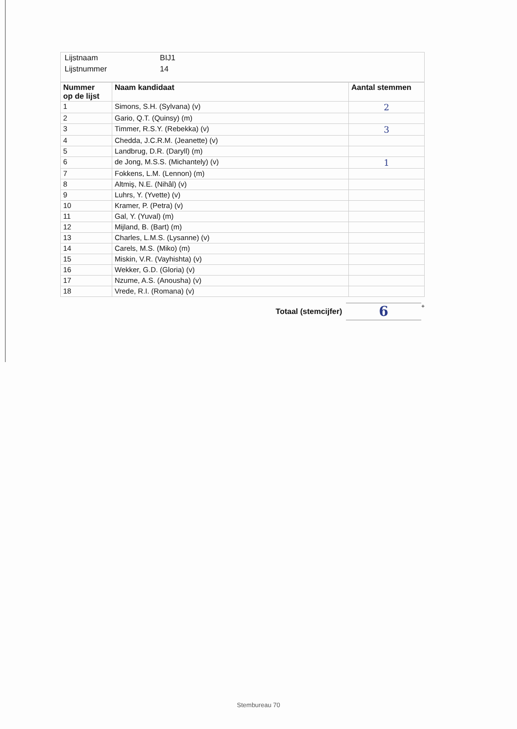| Lijstnaam | BIJ1 |
| Lijstnummer | 14 |
| Nummer op de lijst | Naam kandidaat | Aantal stemmen |
| --- | --- | --- |
| 1 | Simons, S.H. (Sylvana) (v) | 2 |
| 2 | Gario, Q.T. (Quinsy) (m) | |
| 3 | Timmer, R.S.Y. (Rebekka) (v) | 3 |
| 4 | Chedda, J.C.R.M. (Jeanette) (v) | |
| 5 | Landbrug, D.R. (Daryll) (m) | |
| 6 | de Jong, M.S.S. (Michantely) (v) | 1 |
| 7 | Fokkens, L.M. (Lennon) (m) | |
| 8 | Altmiş, N.E. (Nihâl) (v) | |
| 9 | Luhrs, Y. (Yvette) (v) | |
| 10 | Kramer, P. (Petra) (v) | |
| 11 | Gal, Y. (Yuval) (m) | |
| 12 | Mijland, B. (Bart) (m) | |
| 13 | Charles, L.M.S. (Lysanne) (v) | |
| 14 | Carels, M.S. (Miko) (m) | |
| 15 | Miskin, V.R. (Vayhishta) (v) | |
| 16 | Wekker, G.D. (Gloria) (v) | |
| 17 | Nzume, A.S. (Anousha) (v) | |
| 18 | Vrede, R.I. (Romana) (v) | |
Totaal (stemcijfer)
6
+
Stembureau 70